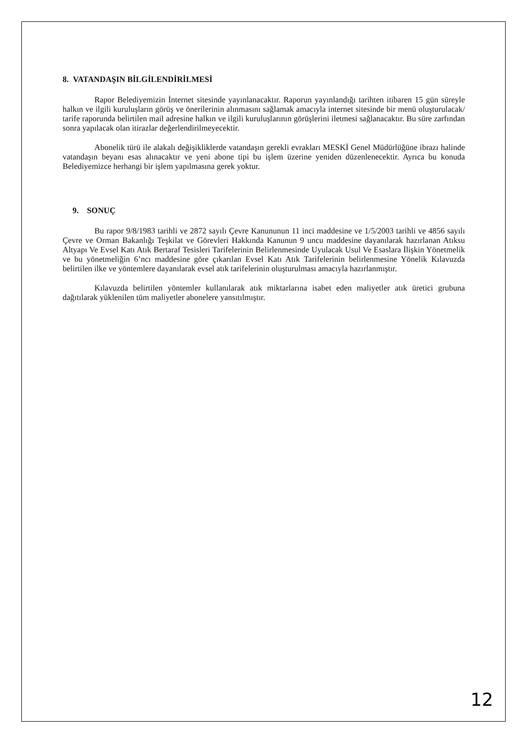8. VATANDAŞIN BİLGİLENDİRİLMESİ
Rapor Belediyemizin İnternet sitesinde yayınlanacaktır. Raporun yayınlandığı tarihten itibaren 15 gün süreyle halkın ve ilgili kuruluşların görüş ve önerilerinin alınmasını sağlamak amacıyla internet sitesinde bir menü oluşturulacak/ tarife raporunda belirtilen mail adresine halkın ve ilgili kuruluşlarının görüşlerini iletmesi sağlanacaktır. Bu süre zarfından sonra yapılacak olan itirazlar değerlendirilmeyecektir.
Abonelik türü ile alakalı değişikliklerde vatandaşın gerekli evrakları MESKİ Genel Müdürlüğüne ibrazı halinde vatandaşın beyanı esas alınacaktır ve yeni abone tipi bu işlem üzerine yeniden düzenlenecektir. Ayrıca bu konuda Belediyemizce herhangi bir işlem yapılmasına gerek yoktur.
9. SONUÇ
Bu rapor 9/8/1983 tarihli ve 2872 sayılı Çevre Kanununun 11 inci maddesine ve 1/5/2003 tarihli ve 4856 sayılı Çevre ve Orman Bakanlığı Teşkilat ve Görevleri Hakkında Kanunun 9 uncu maddesine dayanılarak hazırlanan Atıksu Altyapı Ve Evsel Katı Atık Bertaraf Tesisleri Tarifelerinin Belirlenmesinde Uyulacak Usul Ve Esaslara İlişkin Yönetmelik ve bu yönetmeliğin 6’ncı maddesine göre çıkarılan Evsel Katı Atık Tarifelerinin belirlenmesine Yönelik Kılavuzda belirtilen ilke ve yöntemlere dayanılarak evsel atık tarifelerinin oluşturulması amacıyla hazırlanmıştır.
Kılavuzda belirtilen yöntemler kullanılarak atık miktarlarına isabet eden maliyetler atık üretici grubuna dağıtılarak yüklenilen tüm maliyetler abonelere yansıtılmıştır.
12